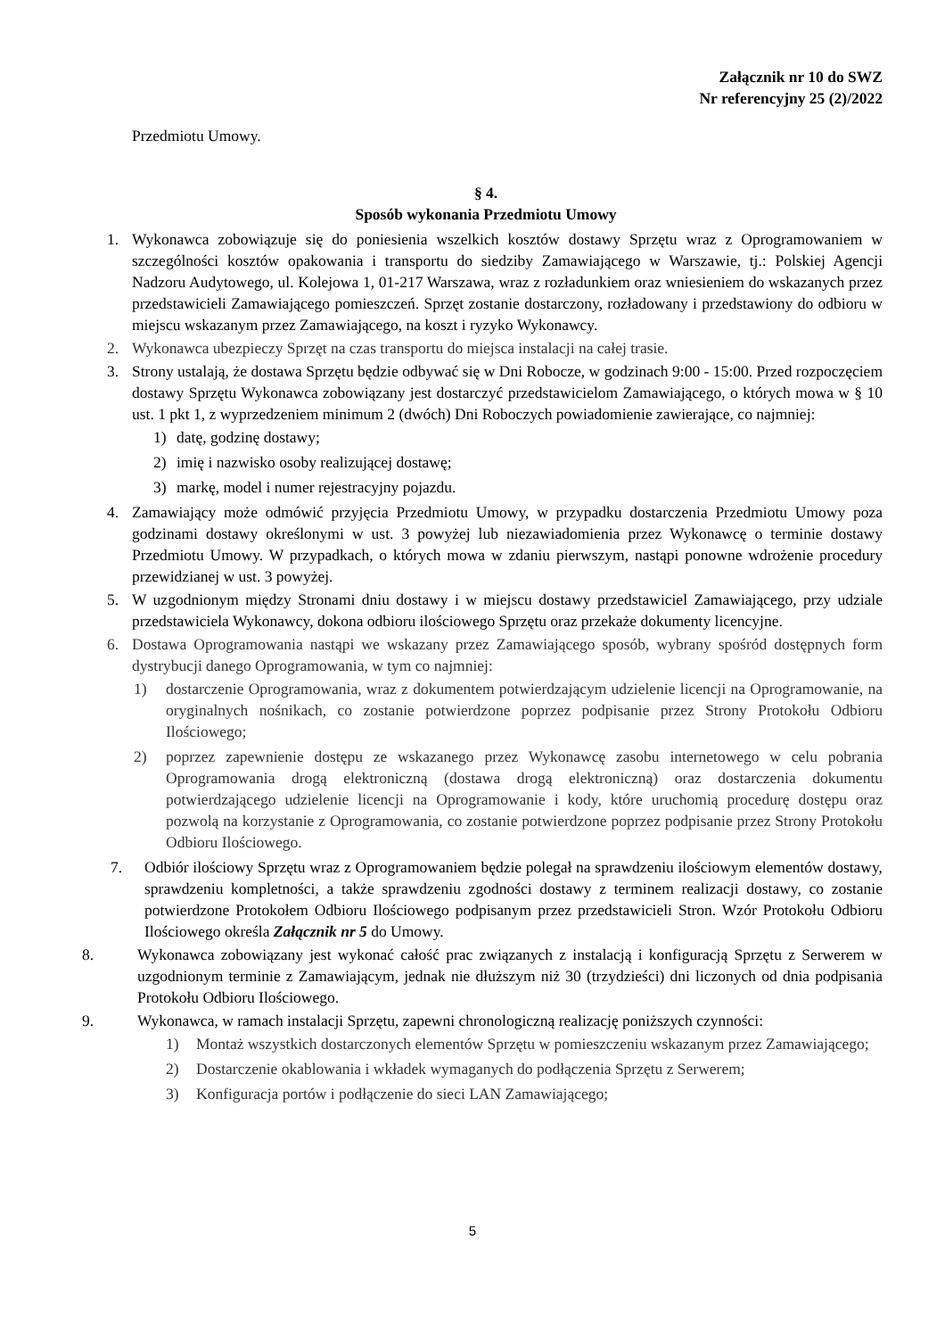Załącznik nr 10 do SWZ
Nr referencyjny 25 (2)/2022
Przedmiotu Umowy.
§ 4.
Sposób wykonania Przedmiotu Umowy
1. Wykonawca zobowiązuje się do poniesienia wszelkich kosztów dostawy Sprzętu wraz z Oprogramowaniem w szczególności kosztów opakowania i transportu do siedziby Zamawiającego w Warszawie, tj.: Polskiej Agencji Nadzoru Audytowego, ul. Kolejowa 1, 01-217 Warszawa, wraz z rozładunkiem oraz wniesieniem do wskazanych przez przedstawicieli Zamawiającego pomieszczeń. Sprzęt zostanie dostarczony, rozładowany i przedstawiony do odbioru w miejscu wskazanym przez Zamawiającego, na koszt i ryzyko Wykonawcy.
2. Wykonawca ubezpieczy Sprzęt na czas transportu do miejsca instalacji na całej trasie.
3. Strony ustalają, że dostawa Sprzętu będzie odbywać się w Dni Robocze, w godzinach 9:00 - 15:00. Przed rozpoczęciem dostawy Sprzętu Wykonawca zobowiązany jest dostarczyć przedstawicielom Zamawiającego, o których mowa w § 10 ust. 1 pkt 1, z wyprzedzeniem minimum 2 (dwóch) Dni Roboczych powiadomienie zawierające, co najmniej:
1) datę, godzinę dostawy;
2) imię i nazwisko osoby realizującej dostawę;
3) markę, model i numer rejestracyjny pojazdu.
4. Zamawiający może odmówić przyjęcia Przedmiotu Umowy, w przypadku dostarczenia Przedmiotu Umowy poza godzinami dostawy określonymi w ust. 3 powyżej lub niezawiadomienia przez Wykonawcę o terminie dostawy Przedmiotu Umowy. W przypadkach, o których mowa w zdaniu pierwszym, nastąpi ponowne wdrożenie procedury przewidzianej w ust. 3 powyżej.
5. W uzgodnionym między Stronami dniu dostawy i w miejscu dostawy przedstawiciel Zamawiającego, przy udziale przedstawiciela Wykonawcy, dokona odbioru ilościowego Sprzętu oraz przekaże dokumenty licencyjne.
6. Dostawa Oprogramowania nastąpi we wskazany przez Zamawiającego sposób, wybrany spośród dostępnych form dystrybucji danego Oprogramowania, w tym co najmniej:
1) dostarczenie Oprogramowania, wraz z dokumentem potwierdzającym udzielenie licencji na Oprogramowanie, na oryginalnych nośnikach, co zostanie potwierdzone poprzez podpisanie przez Strony Protokołu Odbioru Ilościowego;
2) poprzez zapewnienie dostępu ze wskazanego przez Wykonawcę zasobu internetowego w celu pobrania Oprogramowania drogą elektroniczną (dostawa drogą elektroniczną) oraz dostarczenia dokumentu potwierdzającego udzielenie licencji na Oprogramowanie i kody, które uruchomią procedurę dostępu oraz pozwolą na korzystanie z Oprogramowania, co zostanie potwierdzone poprzez podpisanie przez Strony Protokołu Odbioru Ilościowego.
7. Odbiór ilościowy Sprzętu wraz z Oprogramowaniem będzie polegał na sprawdzeniu ilościowym elementów dostawy, sprawdzeniu kompletności, a także sprawdzeniu zgodności dostawy z terminem realizacji dostawy, co zostanie potwierdzone Protokołem Odbioru Ilościowego podpisanym przez przedstawicieli Stron. Wzór Protokołu Odbioru Ilościowego określa Załącznik nr 5 do Umowy.
8. Wykonawca zobowiązany jest wykonać całość prac związanych z instalacją i konfiguracją Sprzętu z Serwerem w uzgodnionym terminie z Zamawiającym, jednak nie dłuższym niż 30 (trzydzieści) dni liczonych od dnia podpisania Protokołu Odbioru Ilościowego.
9. Wykonawca, w ramach instalacji Sprzętu, zapewni chronologiczną realizację poniższych czynności:
1) Montaż wszystkich dostarczonych elementów Sprzętu w pomieszczeniu wskazanym przez Zamawiającego;
2) Dostarczenie okablowania i wkładek wymaganych do podłączenia Sprzętu z Serwerem;
3) Konfiguracja portów i podłączenie do sieci LAN Zamawiającego;
5